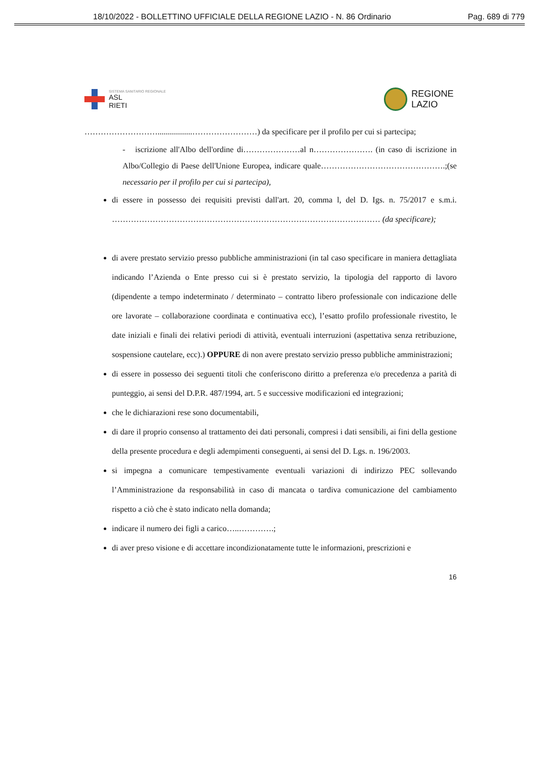18/10/2022 - BOLLETTINO UFFICIALE DELLA REGIONE LAZIO - N. 86 Ordinario Pag. 689 di 779
SISTEMA SANITARIO REGIONALE
ASL
RIETI
REGIONE
LAZIO
……………………….................……………………) da specificare per il profilo per cui si partecipa;
- iscrizione all'Albo dell'ordine di…………………al n…………………. (in caso di iscrizione in Albo/Collegio di Paese dell'Unione Europea, indicare quale……………………………………….;(se necessario per il profilo per cui si partecipa),
di essere in possesso dei requisiti previsti dall'art. 20, comma l, del D. Igs. n. 75/2017 e s.m.i. ……………………………………………………………………………………… (da specificare);
di avere prestato servizio presso pubbliche amministrazioni (in tal caso specificare in maniera dettagliata indicando l’Azienda o Ente presso cui si è prestato servizio, la tipologia del rapporto di lavoro (dipendente a tempo indeterminato / determinato – contratto libero professionale con indicazione delle ore lavorate – collaborazione coordinata e continuativa ecc), l’esatto profilo professionale rivestito, le date iniziali e finali dei relativi periodi di attività, eventuali interruzioni (aspettativa senza retribuzione, sospensione cautelare, ecc).) OPPURE di non avere prestato servizio presso pubbliche amministrazioni;
di essere in possesso dei seguenti titoli che conferiscono diritto a preferenza e/o precedenza a parità di punteggio, ai sensi del D.P.R. 487/1994, art. 5 e successive modificazioni ed integrazioni;
che le dichiarazioni rese sono documentabili,
di dare il proprio consenso al trattamento dei dati personali, compresi i dati sensibili, ai fini della gestione della presente procedura e degli adempimenti conseguenti, ai sensi del D. Lgs. n. 196/2003.
si impegna a comunicare tempestivamente eventuali variazioni di indirizzo PEC sollevando l’Amministrazione da responsabilità in caso di mancata o tardiva comunicazione del cambiamento rispetto a ciò che è stato indicato nella domanda;
indicare il numero dei figli a carico…..………….;
di aver preso visione e di accettare incondizionatamente tutte le informazioni, prescrizioni e
16